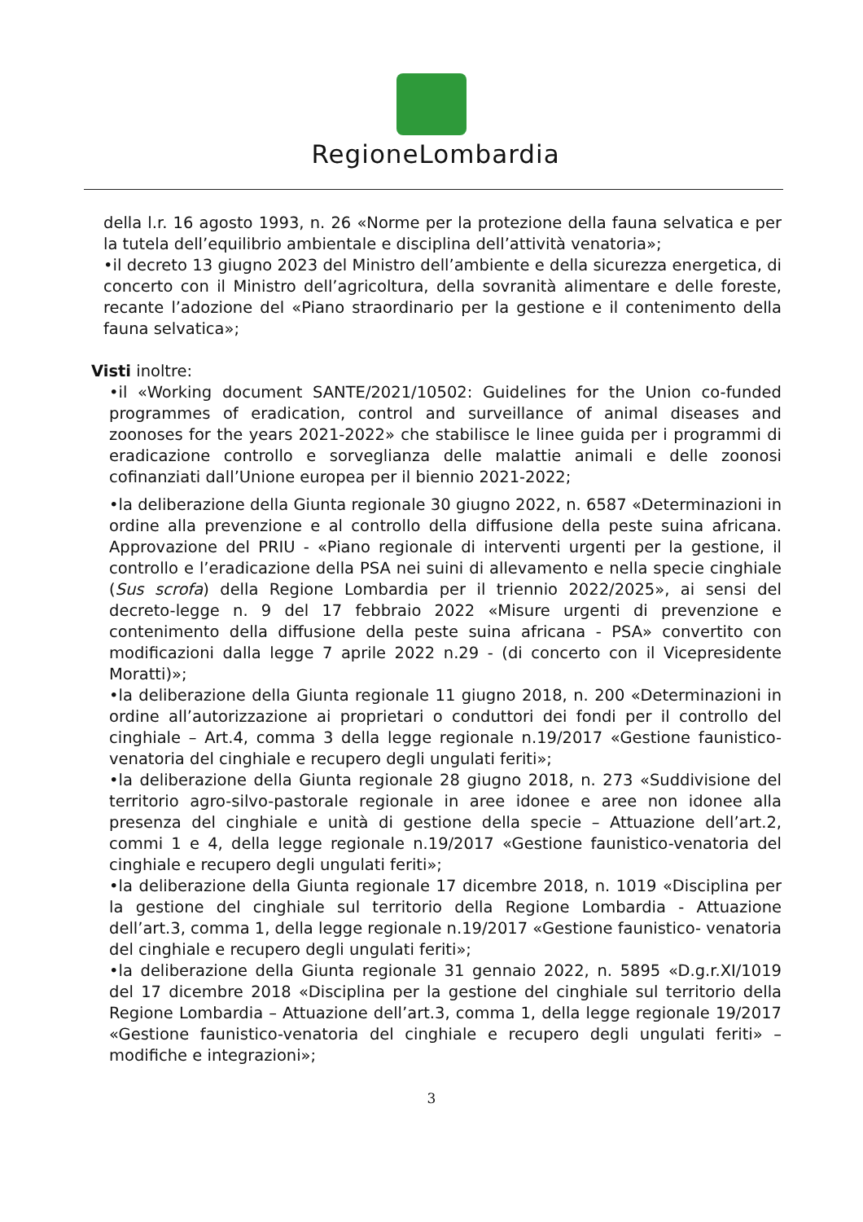RegioneLombardia
della l.r. 16 agosto 1993, n. 26 «Norme per la protezione della fauna selvatica e per la tutela dell’equilibrio ambientale e disciplina dell’attività venatoria»;
•il decreto 13 giugno 2023 del Ministro dell’ambiente e della sicurezza energetica, di concerto con il Ministro dell’agricoltura, della sovranità alimentare e delle foreste, recante l’adozione del «Piano straordinario per la gestione e il contenimento della fauna selvatica»;
Visti inoltre:
•il «Working document SANTE/2021/10502: Guidelines for the Union co-funded programmes of eradication, control and surveillance of animal diseases and zoonoses for the years 2021-2022» che stabilisce le linee guida per i programmi di eradicazione controllo e sorveglianza delle malattie animali e delle zoonosi cofinanziati dall’Unione europea per il biennio 2021-2022;
•la deliberazione della Giunta regionale 30 giugno 2022, n. 6587 «Determinazioni in ordine alla prevenzione e al controllo della diffusione della peste suina africana. Approvazione del PRIU - «Piano regionale di interventi urgenti per la gestione, il controllo e l’eradicazione della PSA nei suini di allevamento e nella specie cinghiale (Sus scrofa) della Regione Lombardia per il triennio 2022/2025», ai sensi del decreto-legge n. 9 del 17 febbraio 2022 «Misure urgenti di prevenzione e contenimento della diffusione della peste suina africana - PSA» convertito con modificazioni dalla legge 7 aprile 2022 n.29 - (di concerto con il Vicepresidente Moratti)»;
•la deliberazione della Giunta regionale 11 giugno 2018, n. 200 «Determinazioni in ordine all’autorizzazione ai proprietari o conduttori dei fondi per il controllo del cinghiale – Art.4, comma 3 della legge regionale n.19/2017 «Gestione faunistico-venatoria del cinghiale e recupero degli ungulati feriti»;
•la deliberazione della Giunta regionale 28 giugno 2018, n. 273 «Suddivisione del territorio agro-silvo-pastorale regionale in aree idonee e aree non idonee alla presenza del cinghiale e unità di gestione della specie – Attuazione dell’art.2, commi 1 e 4, della legge regionale n.19/2017 «Gestione faunistico-venatoria del cinghiale e recupero degli ungulati feriti»;
•la deliberazione della Giunta regionale 17 dicembre 2018, n. 1019 «Disciplina per la gestione del cinghiale sul territorio della Regione Lombardia - Attuazione dell’art.3, comma 1, della legge regionale n.19/2017 «Gestione faunistico- venatoria del cinghiale e recupero degli ungulati feriti»;
•la deliberazione della Giunta regionale 31 gennaio 2022, n. 5895 «D.g.r.XI/1019 del 17 dicembre 2018 «Disciplina per la gestione del cinghiale sul territorio della Regione Lombardia – Attuazione dell’art.3, comma 1, della legge regionale 19/2017 «Gestione faunistico-venatoria del cinghiale e recupero degli ungulati feriti» – modifiche e integrazioni»;
3